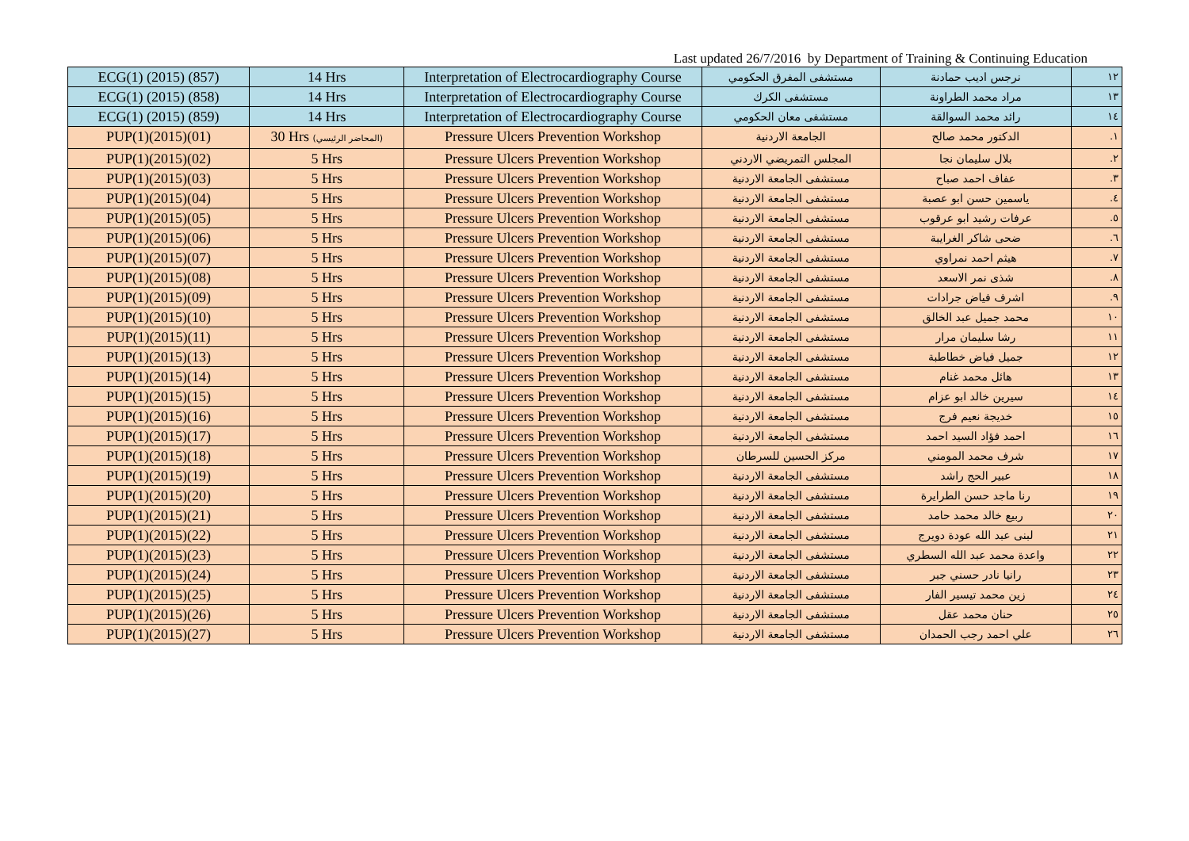Last updated 26/7/2016 by Department of Training & Continuing Education
| ECG(1) (2015) (857) | 14 Hrs | Interpretation of Electrocardiography Course | مستشفى المفرق الحكومي | نرجس اديب حمادنة | ١٢ |
| ECG(1) (2015) (858) | 14 Hrs | Interpretation of Electrocardiography Course | مستشفى الكرك | مراد محمد الطراونة | ١٣ |
| ECG(1) (2015) (859) | 14 Hrs | Interpretation of Electrocardiography Course | مستشفى معان الحكومي | رائد محمد السوالقة | ١٤ |
| PUP(1)(2015)(01) | 30 Hrs (المحاضر الرئيسي) | Pressure Ulcers Prevention Workshop | الجامعة الاردنية | الدكتور محمد صالح | .١ |
| PUP(1)(2015)(02) | 5 Hrs | Pressure Ulcers Prevention Workshop | المجلس التمريضي الاردني | بلال سليمان نجا | .٢ |
| PUP(1)(2015)(03) | 5 Hrs | Pressure Ulcers Prevention Workshop | مستشفى الجامعة الاردنية | عفاف احمد صباح | .٣ |
| PUP(1)(2015)(04) | 5 Hrs | Pressure Ulcers Prevention Workshop | مستشفى الجامعة الاردنية | ياسمين حسن ابو عصبة | .٤ |
| PUP(1)(2015)(05) | 5 Hrs | Pressure Ulcers Prevention Workshop | مستشفى الجامعة الاردنية | عرفات رشيد ابو عرقوب | .٥ |
| PUP(1)(2015)(06) | 5 Hrs | Pressure Ulcers Prevention Workshop | مستشفى الجامعة الاردنية | ضحى شاكر الغرايبة | .٦ |
| PUP(1)(2015)(07) | 5 Hrs | Pressure Ulcers Prevention Workshop | مستشفى الجامعة الاردنية | هيثم احمد نمراوي | .٧ |
| PUP(1)(2015)(08) | 5 Hrs | Pressure Ulcers Prevention Workshop | مستشفى الجامعة الاردنية | شذى نمر الاسعد | .٨ |
| PUP(1)(2015)(09) | 5 Hrs | Pressure Ulcers Prevention Workshop | مستشفى الجامعة الاردنية | اشرف فياض جرادات | .٩ |
| PUP(1)(2015)(10) | 5 Hrs | Pressure Ulcers Prevention Workshop | مستشفى الجامعة الاردنية | محمد جميل عبد الخالق | ١٠ |
| PUP(1)(2015)(11) | 5 Hrs | Pressure Ulcers Prevention Workshop | مستشفى الجامعة الاردنية | رشا سليمان مرار | ١١ |
| PUP(1)(2015)(13) | 5 Hrs | Pressure Ulcers Prevention Workshop | مستشفى الجامعة الاردنية | جميل فياض خطاطبة | ١٢ |
| PUP(1)(2015)(14) | 5 Hrs | Pressure Ulcers Prevention Workshop | مستشفى الجامعة الاردنية | هائل محمد غنام | ١٣ |
| PUP(1)(2015)(15) | 5 Hrs | Pressure Ulcers Prevention Workshop | مستشفى الجامعة الاردنية | سيرين خالد ابو عزام | ١٤ |
| PUP(1)(2015)(16) | 5 Hrs | Pressure Ulcers Prevention Workshop | مستشفى الجامعة الاردنية | خديجة نعيم فرج | ١٥ |
| PUP(1)(2015)(17) | 5 Hrs | Pressure Ulcers Prevention Workshop | مستشفى الجامعة الاردنية | احمد فؤاد السيد احمد | ١٦ |
| PUP(1)(2015)(18) | 5 Hrs | Pressure Ulcers Prevention Workshop | مركز الحسين للسرطان | شرف محمد المومني | ١٧ |
| PUP(1)(2015)(19) | 5 Hrs | Pressure Ulcers Prevention Workshop | مستشفى الجامعة الاردنية | عبير الحج راشد | ١٨ |
| PUP(1)(2015)(20) | 5 Hrs | Pressure Ulcers Prevention Workshop | مستشفى الجامعة الاردنية | رنا ماجد حسن الطرايرة | ١٩ |
| PUP(1)(2015)(21) | 5 Hrs | Pressure Ulcers Prevention Workshop | مستشفى الجامعة الاردنية | ربيع خالد محمد حامد | ٢٠ |
| PUP(1)(2015)(22) | 5 Hrs | Pressure Ulcers Prevention Workshop | مستشفى الجامعة الاردنية | لبنى عبد الله عودة دويرج | ٢١ |
| PUP(1)(2015)(23) | 5 Hrs | Pressure Ulcers Prevention Workshop | مستشفى الجامعة الاردنية | واعدة محمد عبد الله السطري | ٢٢ |
| PUP(1)(2015)(24) | 5 Hrs | Pressure Ulcers Prevention Workshop | مستشفى الجامعة الاردنية | رانيا نادر حسني جبر | ٢٣ |
| PUP(1)(2015)(25) | 5 Hrs | Pressure Ulcers Prevention Workshop | مستشفى الجامعة الاردنية | زين محمد تيسير الفار | ٢٤ |
| PUP(1)(2015)(26) | 5 Hrs | Pressure Ulcers Prevention Workshop | مستشفى الجامعة الاردنية | حنان محمد عقل | ٢٥ |
| PUP(1)(2015)(27) | 5 Hrs | Pressure Ulcers Prevention Workshop | مستشفى الجامعة الاردنية | علي احمد رجب الحمدان | ٢٦ |